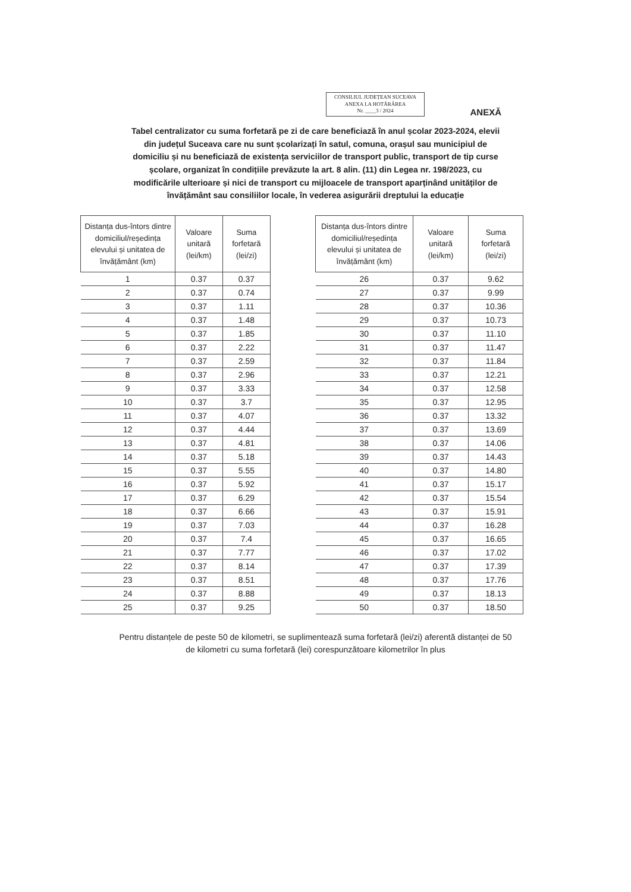CONSILIUL JUDEȚEAN SUCEAVA
ANEXA LA HOTĂRÂREA
Nr. ____3 / 2024
ANEXĂ
Tabel centralizator cu suma forfetară pe zi de care beneficiază în anul școlar 2023-2024, elevii din județul Suceava care nu sunt școlarizați în satul, comuna, orașul sau municipiul de domiciliu și nu beneficiază de existența serviciilor de transport public, transport de tip curse școlare, organizat în condițiile prevăzute la art. 8 alin. (11) din Legea nr. 198/2023, cu modificările ulterioare și nici de transport cu mijloacele de transport aparținând unităților de învățământ sau consiliilor locale, în vederea asigurării dreptului la educație
| Distanța dus-întors dintre domiciliul/reședința elevului și unitatea de învățământ (km) | Valoare unitară (lei/km) | Suma forfetară (lei/zi) |
| --- | --- | --- |
| 1 | 0.37 | 0.37 |
| 2 | 0.37 | 0.74 |
| 3 | 0.37 | 1.11 |
| 4 | 0.37 | 1.48 |
| 5 | 0.37 | 1.85 |
| 6 | 0.37 | 2.22 |
| 7 | 0.37 | 2.59 |
| 8 | 0.37 | 2.96 |
| 9 | 0.37 | 3.33 |
| 10 | 0.37 | 3.7 |
| 11 | 0.37 | 4.07 |
| 12 | 0.37 | 4.44 |
| 13 | 0.37 | 4.81 |
| 14 | 0.37 | 5.18 |
| 15 | 0.37 | 5.55 |
| 16 | 0.37 | 5.92 |
| 17 | 0.37 | 6.29 |
| 18 | 0.37 | 6.66 |
| 19 | 0.37 | 7.03 |
| 20 | 0.37 | 7.4 |
| 21 | 0.37 | 7.77 |
| 22 | 0.37 | 8.14 |
| 23 | 0.37 | 8.51 |
| 24 | 0.37 | 8.88 |
| 25 | 0.37 | 9.25 |
| Distanța dus-întors dintre domiciliul/reședința elevului și unitatea de învățământ (km) | Valoare unitară (lei/km) | Suma forfetară (lei/zi) |
| --- | --- | --- |
| 26 | 0.37 | 9.62 |
| 27 | 0.37 | 9.99 |
| 28 | 0.37 | 10.36 |
| 29 | 0.37 | 10.73 |
| 30 | 0.37 | 11.10 |
| 31 | 0.37 | 11.47 |
| 32 | 0.37 | 11.84 |
| 33 | 0.37 | 12.21 |
| 34 | 0.37 | 12.58 |
| 35 | 0.37 | 12.95 |
| 36 | 0.37 | 13.32 |
| 37 | 0.37 | 13.69 |
| 38 | 0.37 | 14.06 |
| 39 | 0.37 | 14.43 |
| 40 | 0.37 | 14.80 |
| 41 | 0.37 | 15.17 |
| 42 | 0.37 | 15.54 |
| 43 | 0.37 | 15.91 |
| 44 | 0.37 | 16.28 |
| 45 | 0.37 | 16.65 |
| 46 | 0.37 | 17.02 |
| 47 | 0.37 | 17.39 |
| 48 | 0.37 | 17.76 |
| 49 | 0.37 | 18.13 |
| 50 | 0.37 | 18.50 |
Pentru distanțele de peste 50 de kilometri, se suplimentează suma forfetară (lei/zi) aferentă distanței de 50 de kilometri cu suma forfetară (lei) corespunzătoare kilometrilor în plus